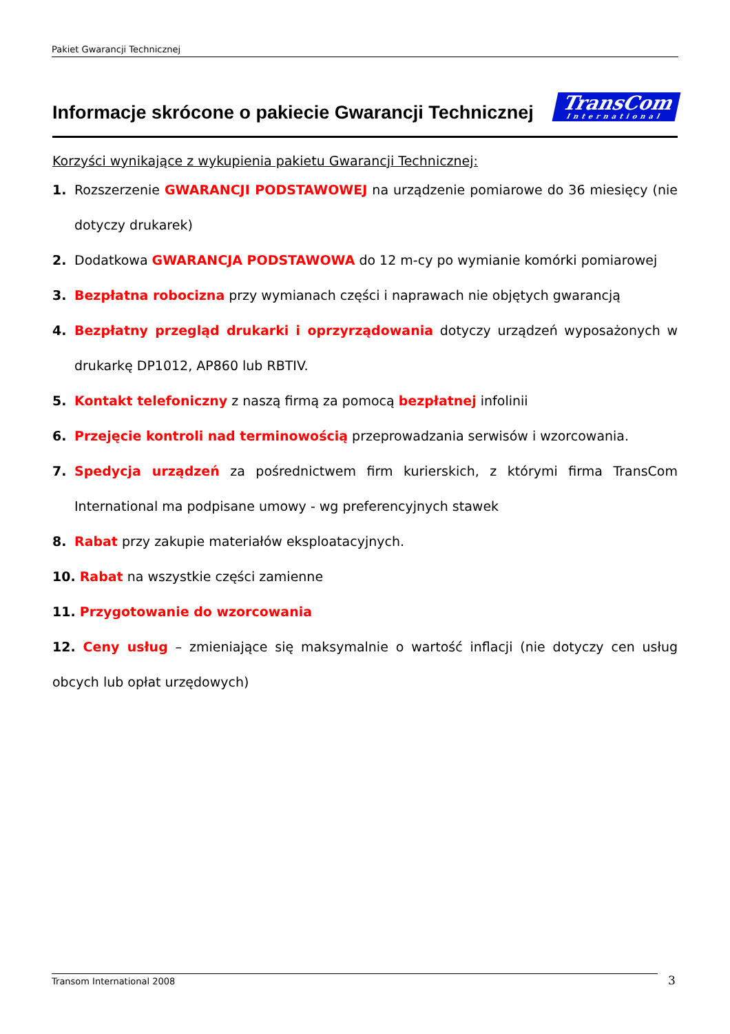Pakiet Gwarancji Technicznej
Informacje skrócone o pakiecie Gwarancji Technicznej
TransCom
International
Korzyści wynikające z wykupienia pakietu Gwarancji Technicznej:
1. Rozszerzenie GWARANCJI PODSTAWOWEJ na urządzenie pomiarowe do 36 miesięcy (nie dotyczy drukarek)
2. Dodatkowa GWARANCJA PODSTAWOWA do 12 m-cy po wymianie komórki pomiarowej
3. Bezpłatna robocizna przy wymianach części i naprawach nie objętych gwarancją
4. Bezpłatny przegląd drukarki i oprzyrządowania dotyczy urządzeń wyposażonych w drukarkę DP1012, AP860 lub RBTIV.
5. Kontakt telefoniczny z naszą firmą za pomocą bezpłatnej infolinii
6. Przejęcie kontroli nad terminowością przeprowadzania serwisów i wzorcowania.
7. Spedycja urządzeń za pośrednictwem firm kurierskich, z którymi firma TransCom International ma podpisane umowy - wg preferencyjnych stawek
8. Rabat przy zakupie materiałów eksploatacyjnych.
10. Rabat na wszystkie części zamienne
11. Przygotowanie do wzorcowania
12. Ceny usług – zmieniające się maksymalnie o wartość inflacji (nie dotyczy cen usług obcych lub opłat urzędowych)
Transom International 2008 3